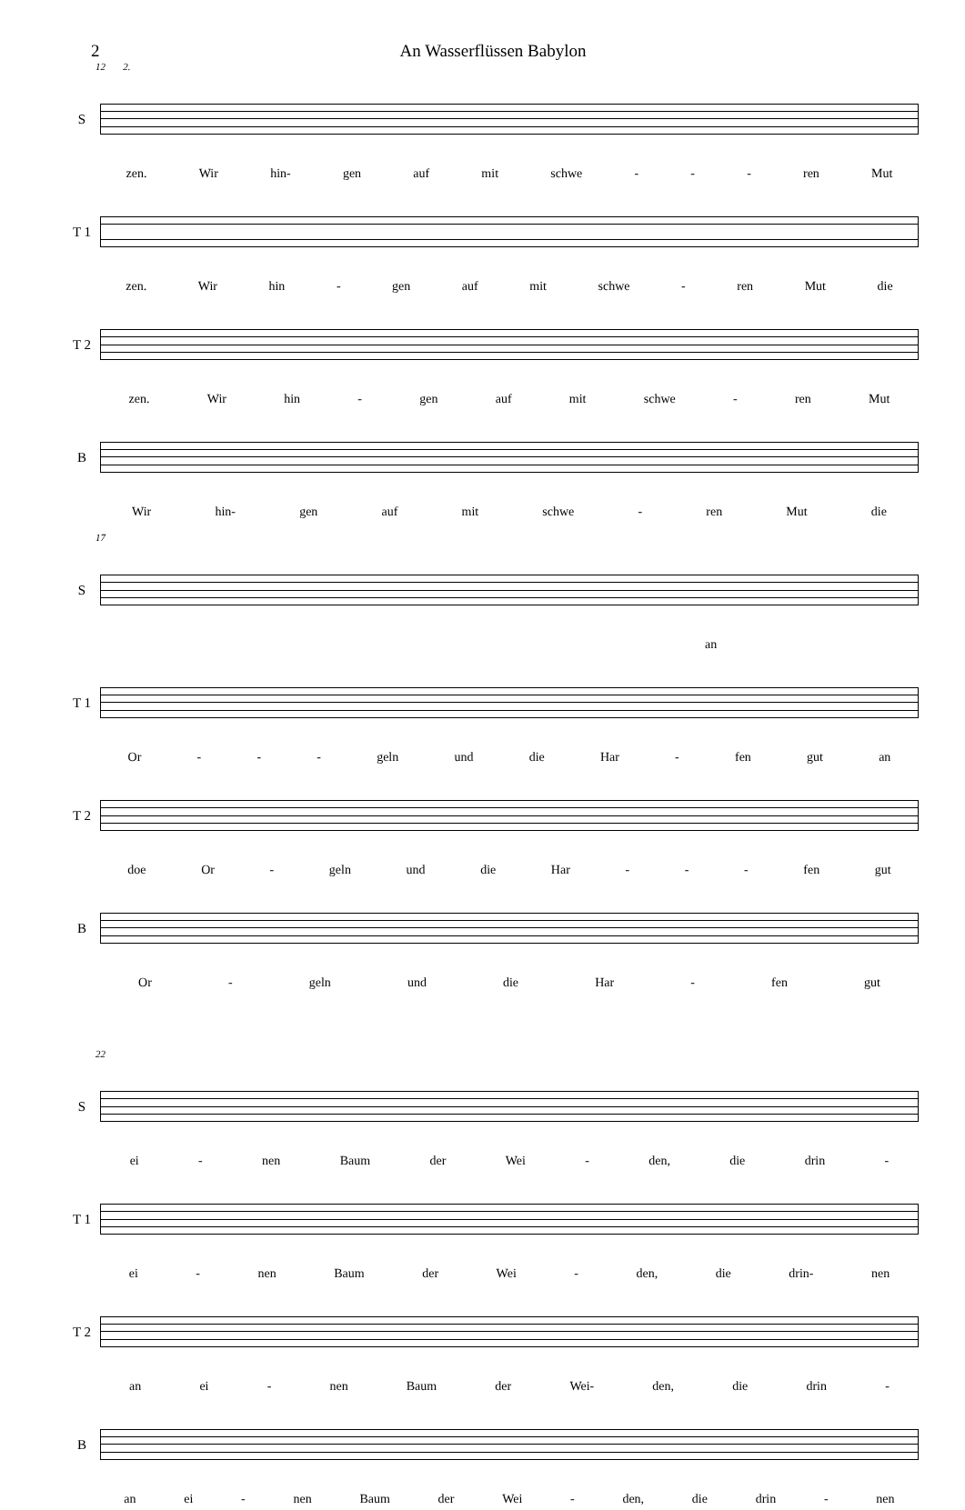2 An Wasserflüssen Babylon
12 2.
S
zen. Wir hin- gen auf mit schwe - - - ren Mut
T 1
zen. Wir hin - gen auf mit schwe - ren Mut die
T 2
zen. Wir hin - gen auf mit schwe - ren Mut
B
Wir hin- gen auf mit schwe - ren Mut die
17
S
an
T 1
Or - - - geln und die Har - fen gut an
T 2
doe Or - geln und die Har - - - fen gut
B
Or - geln und die Har - fen gut
22
S
ei - nen Baum der Wei - den, die drin -
T 1
ei - nen Baum der Wei - den, die drin- nen
T 2
an ei - nen Baum der Wei- den, die drin -
B
an ei - nen Baum der Wei - den, die drin - nen